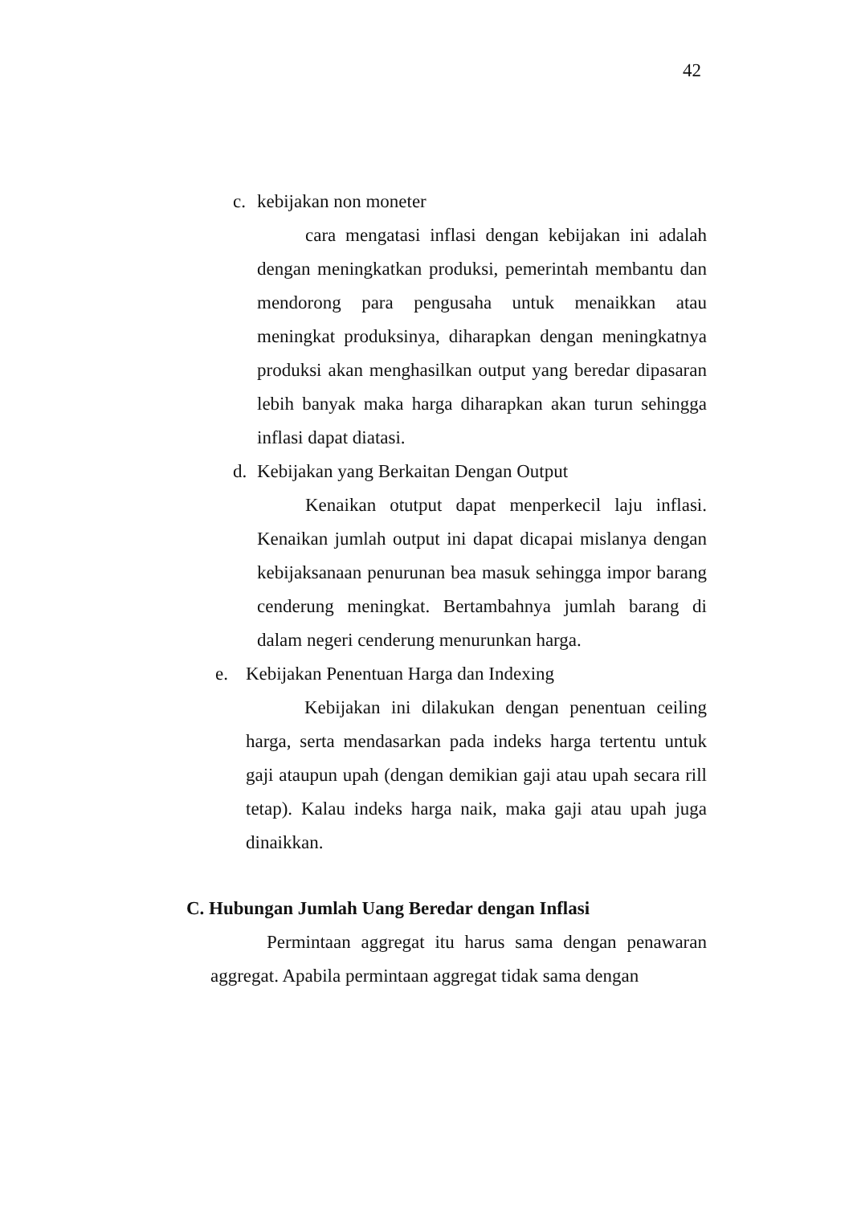42
c. kebijakan non moneter
cara mengatasi inflasi dengan kebijakan ini adalah dengan meningkatkan produksi, pemerintah membantu dan mendorong para pengusaha untuk menaikkan atau meningkat produksinya, diharapkan dengan meningkatnya produksi akan menghasilkan output yang beredar dipasaran lebih banyak maka harga diharapkan akan turun sehingga inflasi dapat diatasi.
d. Kebijakan yang Berkaitan Dengan Output
Kenaikan otutput dapat menperkecil laju inflasi. Kenaikan jumlah output ini dapat dicapai mislanya dengan kebijaksanaan penurunan bea masuk sehingga impor barang cenderung meningkat. Bertambahnya jumlah barang di dalam negeri cenderung menurunkan harga.
e. Kebijakan Penentuan Harga dan Indexing
Kebijakan ini dilakukan dengan penentuan ceiling harga, serta mendasarkan pada indeks harga tertentu untuk gaji ataupun upah (dengan demikian gaji atau upah secara rill tetap). Kalau indeks harga naik, maka gaji atau upah juga dinaikkan.
C. Hubungan Jumlah Uang Beredar dengan Inflasi
Permintaan aggregat itu harus sama dengan penawaran aggregat. Apabila permintaan aggregat tidak sama dengan